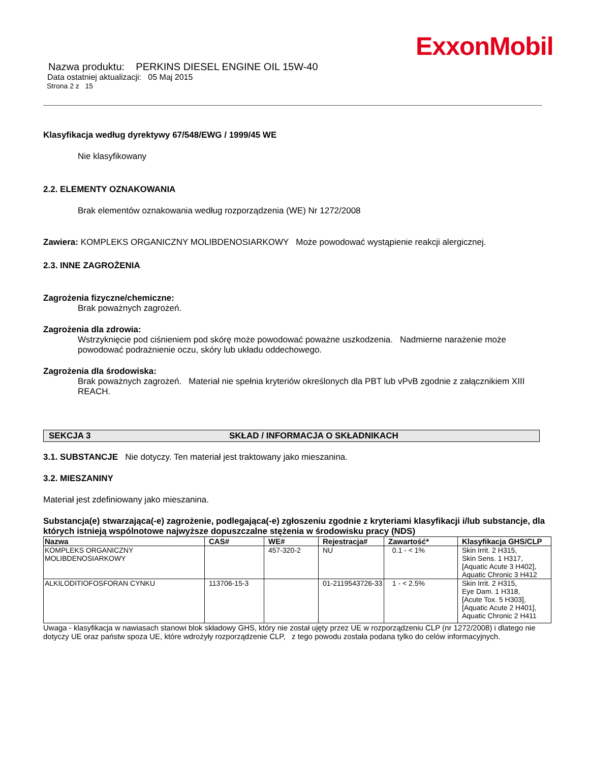ExxonMobil
Nazwa produktu: PERKINS DIESEL ENGINE OIL 15W-40
Data ostatniej aktualizacji: 05 Maj 2015
Strona 2 z 15
Klasyfikacja według dyrektywy 67/548/EWG / 1999/45 WE
Nie klasyfikowany
2.2. ELEMENTY OZNAKOWANIA
Brak elementów oznakowania według rozporządzenia (WE) Nr 1272/2008
Zawiera: KOMPLEKS ORGANICZNY MOLIBDENOSIARKOWY Może powodować wystąpienie reakcji alergicznej.
2.3. INNE ZAGROŻENIA
Zagrożenia fizyczne/chemiczne:
Brak poważnych zagrożeń.
Zagrożenia dla zdrowia:
Wstrzyknięcie pod ciśnieniem pod skórę może powodować poważne uszkodzenia. Nadmierne narażenie może powodować podrażnienie oczu, skóry lub układu oddechowego.
Zagrożenia dla środowiska:
Brak poważnych zagrożeń. Materiał nie spełnia kryteriów określonych dla PBT lub vPvB zgodnie z załącznikiem XIII REACH.
SEKCJA 3 SKŁAD / INFORMACJA O SKŁADNIKACH
3.1. SUBSTANCJE Nie dotyczy. Ten materiał jest traktowany jako mieszanina.
3.2. MIESZANINY
Materiał jest zdefiniowany jako mieszanina.
Substancja(e) stwarzająca(-e) zagrożenie, podlegająca(-e) zgłoszeniu zgodnie z kryteriami klasyfikacji i/lub substancje, dla których istnieją wspólnotowe najwyższe dopuszczalne stężenia w środowisku pracy (NDS)
| Nazwa | CAS# | WE# | Rejestracja# | Zawartość* | Klasyfikacja GHS/CLP |
| --- | --- | --- | --- | --- | --- |
| KOMPLEKS ORGANICZNY MOLIBDENOSIARKOWY | | 457-320-2 | NU | 0.1 - < 1% | Skin Irrit. 2 H315, Skin Sens. 1 H317, [Aquatic Acute 3 H402], Aquatic Chronic 3 H412 |
| ALKILODITIOFOSFORAN CYNKU | 113706-15-3 | | 01-2119543726-33 | 1 - < 2.5% | Skin Irrit. 2 H315, Eye Dam. 1 H318, [Acute Tox. 5 H303], [Aquatic Acute 2 H401], Aquatic Chronic 2 H411 |
Uwaga - klasyfikacja w nawiasach stanowi blok składowy GHS, który nie został ujęty przez UE w rozporządzeniu CLP (nr 1272/2008) i dlatego nie dotyczy UE oraz państw spoza UE, które wdrożyły rozporządzenie CLP, z tego powodu została podana tylko do celów informacyjnych.